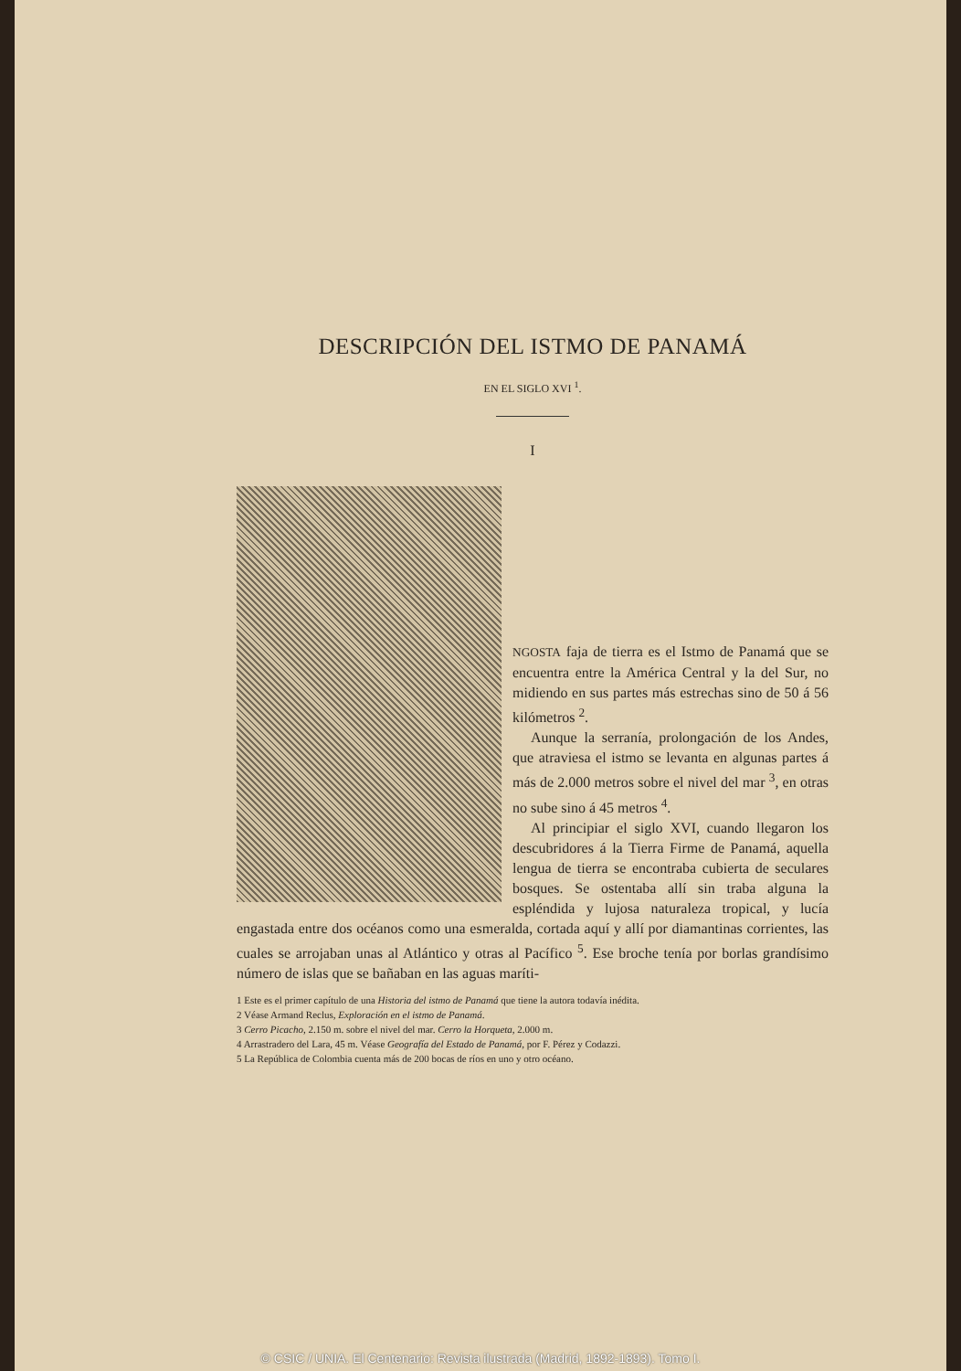DESCRIPCIÓN DEL ISTMO DE PANAMÁ
EN EL SIGLO XVI <sup>1</sup>.
I
NGOSTA faja de tierra es el Istmo de Panamá que se encuentra entre la América Central y la del Sur, no midiendo en sus partes más estrechas sino de 50 á 56 kilómetros <sup>2</sup>.
Aunque la serranía, prolongación de los Andes, que atraviesa el istmo se levanta en algunas partes á más de 2.000 metros sobre el nivel del mar <sup>3</sup>, en otras no sube sino á 45 metros <sup>4</sup>.
Al principiar el siglo XVI, cuando llegaron los descubridores á la Tierra Firme de Panamá, aquella lengua de tierra se encontraba cubierta de seculares bosques. Se ostentaba allí sin traba alguna la espléndida y lujosa naturaleza tropical, y lucía engastada entre dos océanos como una esmeralda, cortada aquí y allí por diamantinas corrientes, las cuales se arrojaban unas al Atlántico y otras al Pacífico <sup>5</sup>. Ese broche tenía por borlas grandísimo número de islas que se bañaban en las aguas maríti-
1 Este es el primer capítulo de una Historia del istmo de Panamá que tiene la autora todavía inédita.
2 Véase Armand Reclus, Exploración en el istmo de Panamá.
3 Cerro Picacho, 2.150 m. sobre el nivel del mar. Cerro la Horqueta, 2.000 m.
4 Arrastradero del Lara, 45 m. Véase Geografía del Estado de Panamá, por F. Pérez y Codazzi.
5 La República de Colombia cuenta más de 200 bocas de ríos en uno y otro océano.
© CSIC / UNIA. El Centenario: Revista ilustrada (Madrid, 1892-1893). Tomo I.